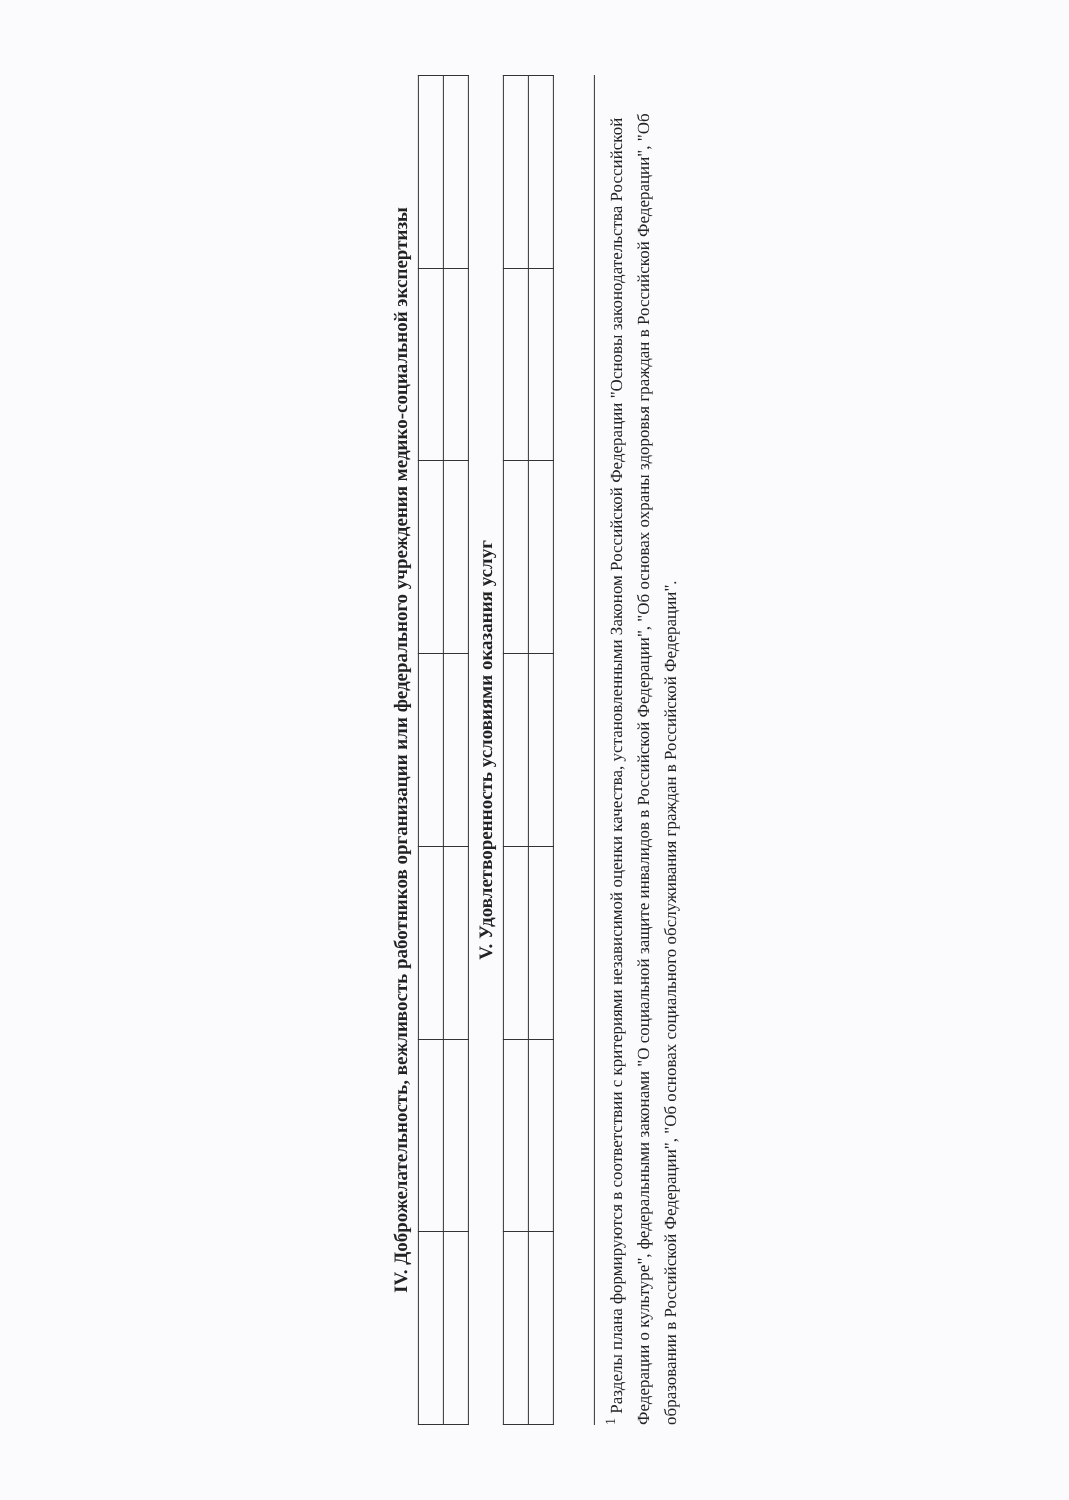IV. Доброжелательность, вежливость работников организации или федерального учреждения медико-социальной экспертизы
V. Удовлетворенность условиями оказания услуг
<sup>1</sup> Разделы плана формируются в соответствии с критериями независимой оценки качества, установленными Законом Российской Федерации "Основы законодательства Российской Федерации о культуре", федеральными законами "О социальной защите инвалидов в Российской Федерации", "Об основах охраны здоровья граждан в Российской Федерации", "Об образовании в Российской Федерации", "Об основах социального обслуживания граждан в Российской Федерации".